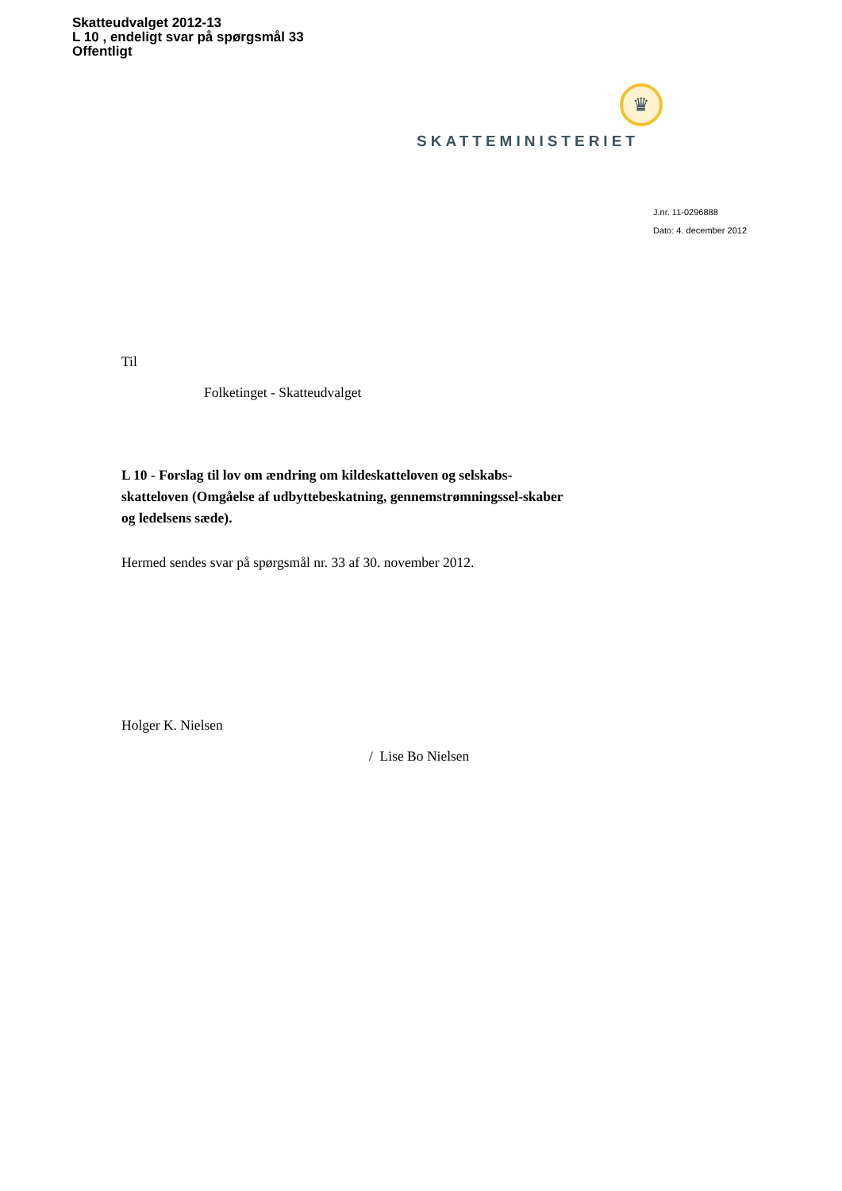Skatteudvalget 2012-13
L 10 , endeligt svar på spørgsmål 33
Offentligt
♛
SKATTEMINISTERIET
J.nr. 11-0296888
Dato: 4. december 2012
Til
Folketinget - Skatteudvalget
L 10 - Forslag til lov om ændring om kildeskatteloven og selskabs-skatteloven (Omgåelse af udbyttebeskatning, gennemstrømningssel-skaber og ledelsens sæde).
Hermed sendes svar på spørgsmål nr. 33 af 30. november 2012.
Holger K. Nielsen
/ Lise Bo Nielsen